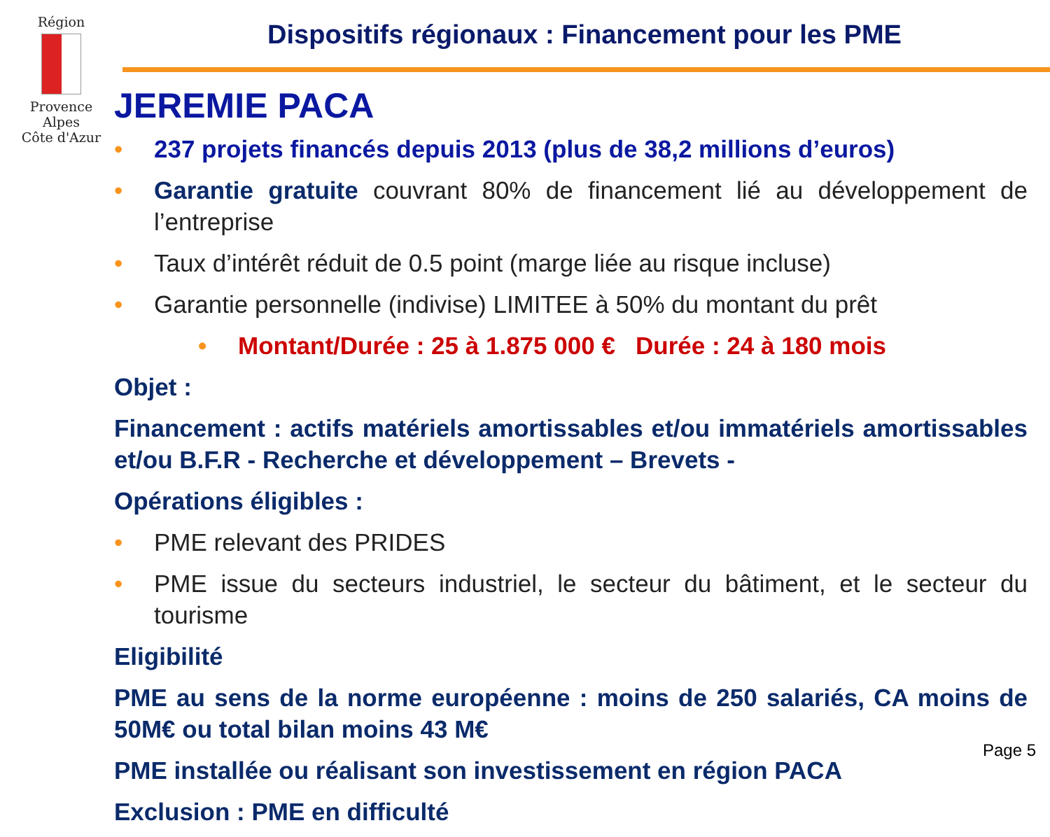Région
Provence
Alpes
Côte d'Azur
Dispositifs régionaux : Financement pour les PME
JEREMIE PACA
• 237 projets financés depuis 2013 (plus de 38,2 millions d’euros)
• Garantie gratuite couvrant 80% de financement lié au développement de l’entreprise
• Taux d’intérêt réduit de 0.5 point (marge liée au risque incluse)
• Garantie personnelle (indivise) LIMITEE à 50% du montant du prêt
• Montant/Durée : 25 à 1.875 000 € Durée : 24 à 180 mois
Objet :
Financement : actifs matériels amortissables et/ou immatériels amortissables et/ou B.F.R - Recherche et développement – Brevets -
Opérations éligibles :
• PME relevant des PRIDES
• PME issue du secteurs industriel, le secteur du bâtiment, et le secteur du tourisme
Eligibilité
PME au sens de la norme européenne : moins de 250 salariés, CA moins de 50M€ ou total bilan moins 43 M€
PME installée ou réalisant son investissement en région PACA
Exclusion : PME en difficulté
Page 5